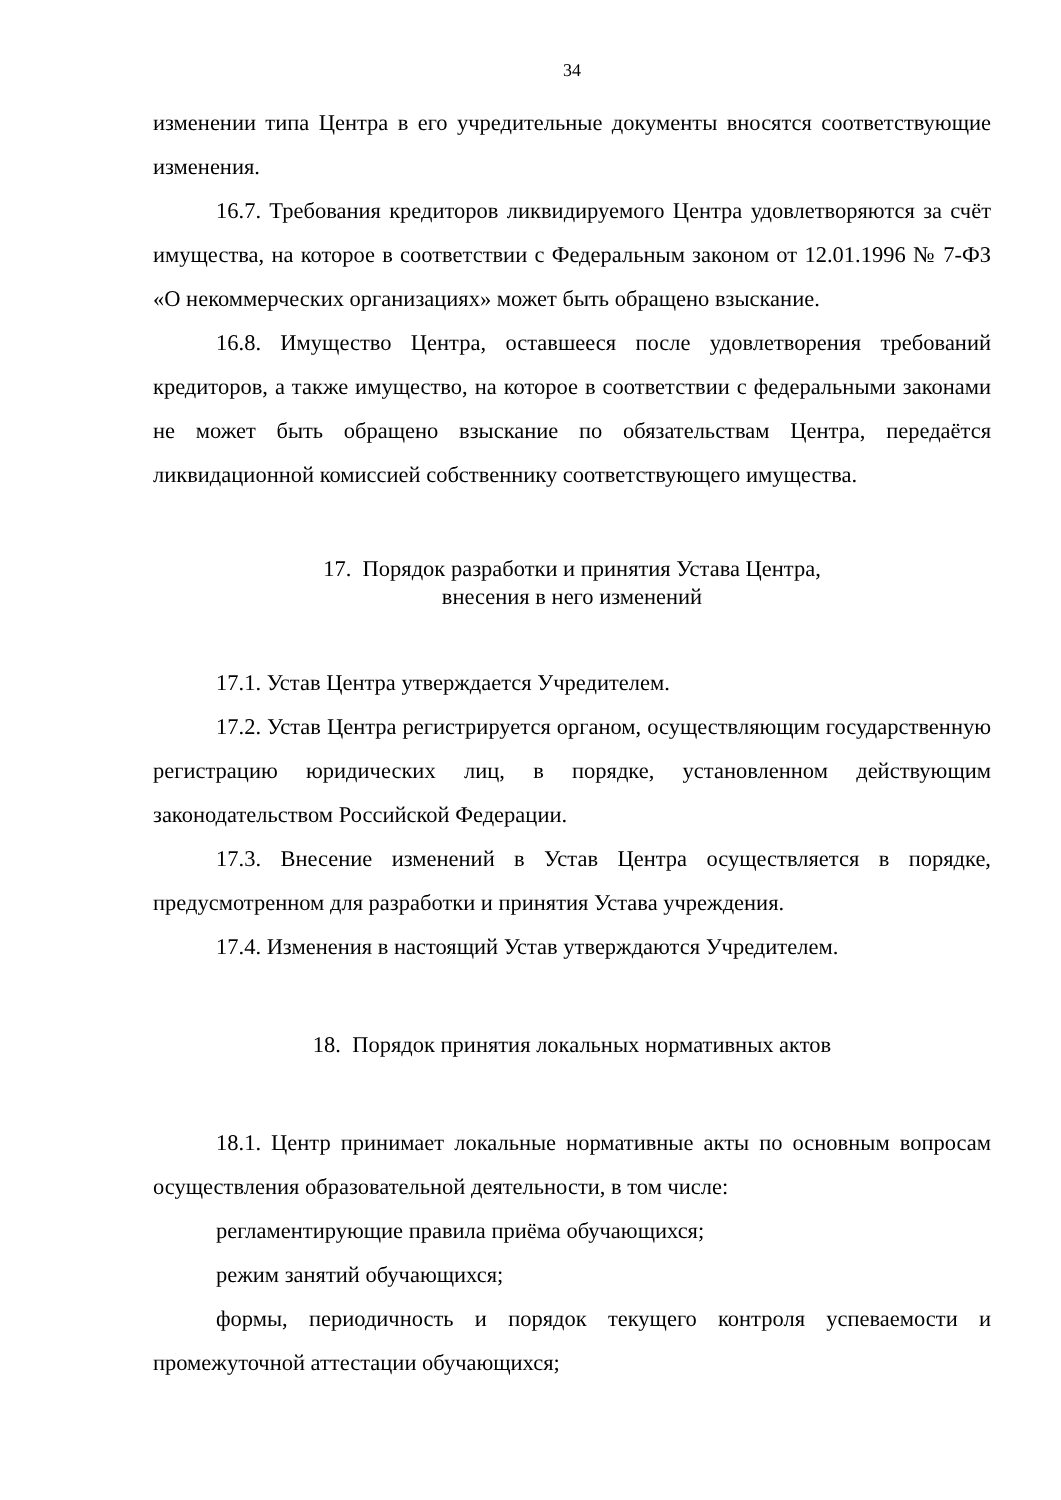34
изменении типа Центра в его учредительные документы вносятся соответствующие изменения.
16.7. Требования кредиторов ликвидируемого Центра удовлетворяются за счёт имущества, на которое в соответствии с Федеральным законом от 12.01.1996 № 7-ФЗ «О некоммерческих организациях» может быть обращено взыскание.
16.8. Имущество Центра, оставшееся после удовлетворения требований кредиторов, а также имущество, на которое в соответствии с федеральными законами не может быть обращено взыскание по обязательствам Центра, передаётся ликвидационной комиссией собственнику соответствующего имущества.
17. Порядок разработки и принятия Устава Центра,
внесения в него изменений
17.1. Устав Центра утверждается Учредителем.
17.2. Устав Центра регистрируется органом, осуществляющим государственную регистрацию юридических лиц, в порядке, установленном действующим законодательством Российской Федерации.
17.3. Внесение изменений в Устав Центра осуществляется в порядке, предусмотренном для разработки и принятия Устава учреждения.
17.4. Изменения в настоящий Устав утверждаются Учредителем.
18. Порядок принятия локальных нормативных актов
18.1. Центр принимает локальные нормативные акты по основным вопросам осуществления образовательной деятельности, в том числе:
регламентирующие правила приёма обучающихся;
режим занятий обучающихся;
формы, периодичность и порядок текущего контроля успеваемости и промежуточной аттестации обучающихся;